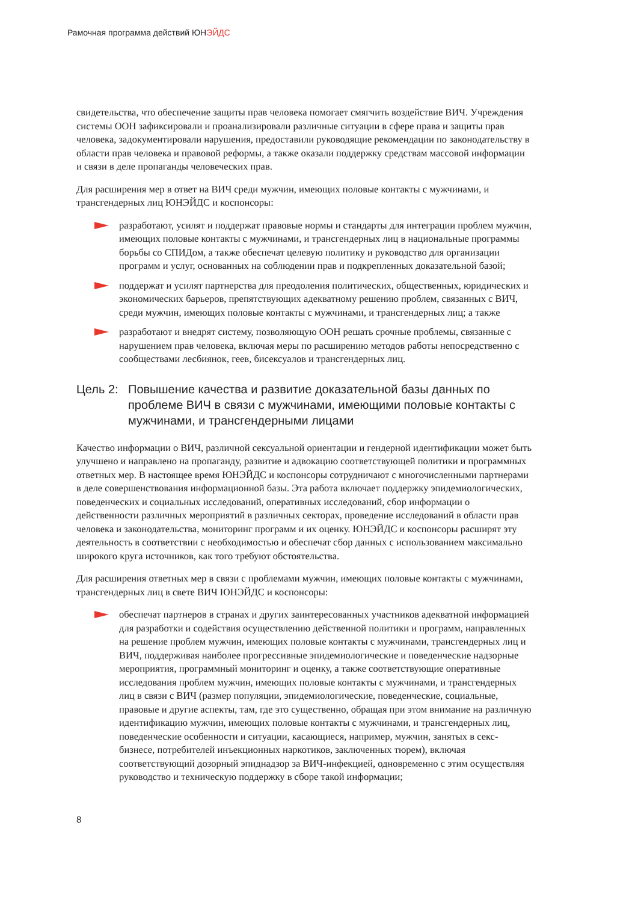Рамочная программа действий ЮНЭЙДС
свидетельства, что обеспечение защиты прав человека помогает смягчить воздействие ВИЧ. Учреждения системы ООН зафиксировали и проанализировали различные ситуации в сфере права и защиты прав человека, задокументировали нарушения, предоставили руководящие рекомендации по законодательству в области прав человека и правовой реформы, а также оказали поддержку средствам массовой информации и связи в деле пропаганды человеческих прав.
Для расширения мер в ответ на ВИЧ среди мужчин, имеющих половые контакты с мужчинами, и трансгендерных лиц ЮНЭЙДС и коспонсоры:
разработают, усилят и поддержат правовые нормы и стандарты для интеграции проблем мужчин, имеющих половые контакты с мужчинами, и трансгендерных лиц в национальные программы борьбы со СПИДом, а также обеспечат целевую политику и руководство для организации программ и услуг, основанных на соблюдении прав и подкрепленных доказательной базой;
поддержат и усилят партнерства для преодоления политических, общественных, юридических и экономических барьеров, препятствующих адекватному решению проблем, связанных с ВИЧ, среди мужчин, имеющих половые контакты с мужчинами, и трансгендерных лиц; а также
разработают и внедрят систему, позволяющую ООН решать срочные проблемы, связанные с нарушением прав человека, включая меры по расширению методов работы непосредственно с сообществами лесбиянок, геев, бисексуалов и трансгендерных лиц.
Цель 2: Повышение качества и развитие доказательной базы данных по проблеме ВИЧ в связи с мужчинами, имеющими половые контакты с мужчинами, и трансгендерными лицами
Качество информации о ВИЧ, различной сексуальной ориентации и гендерной идентификации может быть улучшено и направлено на пропаганду, развитие и адвокацию соответствующей политики и программных ответных мер. В настоящее время ЮНЭЙДС и коспонсоры сотрудничают с многочисленными партнерами в деле совершенствования информационной базы. Эта работа включает поддержку эпидемиологических, поведенческих и социальных исследований, оперативных исследований, сбор информации о действенности различных мероприятий в различных секторах, проведение исследований в области прав человека и законодательства, мониторинг программ и их оценку. ЮНЭЙДС и коспонсоры расширят эту деятельность в соответствии с необходимостью и обеспечат сбор данных с использованием максимально широкого круга источников, как того требуют обстоятельства.
Для расширения ответных мер в связи с проблемами мужчин, имеющих половые контакты с мужчинами, трансгендерных лиц в свете ВИЧ ЮНЭЙДС и коспонсоры:
обеспечат партнеров в странах и других заинтересованных участников адекватной информацией для разработки и содействия осуществлению действенной политики и программ, направленных на решение проблем мужчин, имеющих половые контакты с мужчинами, трансгендерных лиц и ВИЧ, поддерживая наиболее прогрессивные эпидемиологические и поведенческие надзорные мероприятия, программный мониторинг и оценку, а также соответствующие оперативные исследования проблем мужчин, имеющих половые контакты с мужчинами, и трансгендерных лиц в связи с ВИЧ (размер популяции, эпидемиологические, поведенческие, социальные, правовые и другие аспекты, там, где это существенно, обращая при этом внимание на различную идентификацию мужчин, имеющих половые контакты с мужчинами, и трансгендерных лиц, поведенческие особенности и ситуации, касающиеся, например, мужчин, занятых в секс-бизнесе, потребителей инъекционных наркотиков, заключенных тюрем), включая соответствующий дозорный эпиднадзор за ВИЧ-инфекцией, одновременно с этим осуществляя руководство и техническую поддержку в сборе такой информации;
8